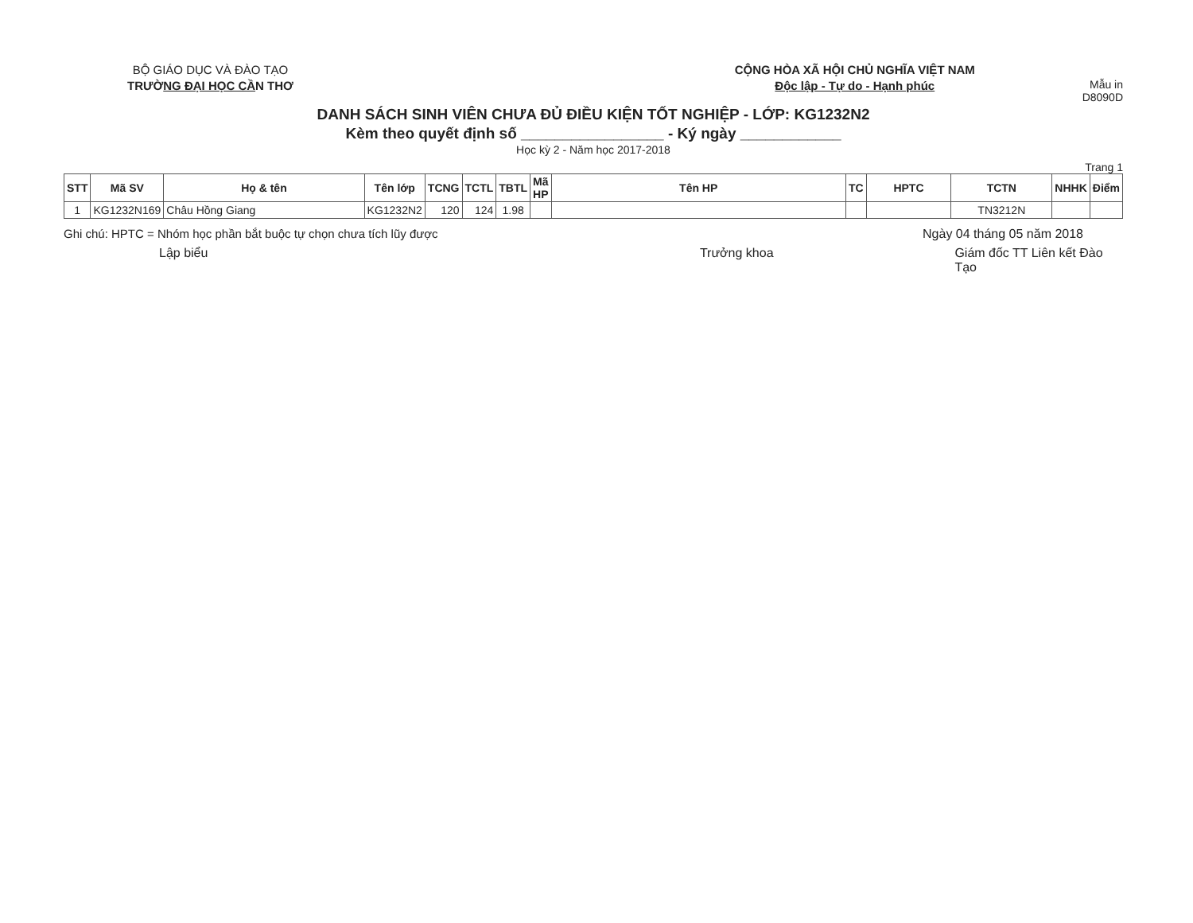BỘ GIÁO DỤC VÀ ĐÀO TẠO
TRƯỜNG ĐẠI HỌC CẦN THƠ
CỘNG HÒA XÃ HỘI CHỦ NGHĨA VIỆT NAM
Độc lập - Tự do - Hạnh phúc
Mẫu in D8090D
DANH SÁCH SINH VIÊN CHƯA ĐỦ ĐIỀU KIỆN TỐT NGHIỆP - LỚP: KG1232N2
Kèm theo quyết định số _________________ - Ký ngày ____________
Học kỳ 2 - Năm học 2017-2018
Trang 1
| STT | Mã SV | Họ & tên | Tên lớp | TCNG | TCTL | TBTL | Mã HP | Tên HP | TC | HPTC | TCTN | NHHK | Điểm |
| --- | --- | --- | --- | --- | --- | --- | --- | --- | --- | --- | --- | --- | --- |
| 1 | KG1232N169 | Châu Hồng Giang | KG1232N2 | 120 | 124 | 1.98 | | | | | TN3212N | | |
Ghi chú: HPTC = Nhóm học phần bắt buộc tự chọn chưa tích lũy được Ngày 04 tháng 05 năm 2018
Lập biểu Trưởng khoa Giám đốc TT Liên kết Đào Tạo